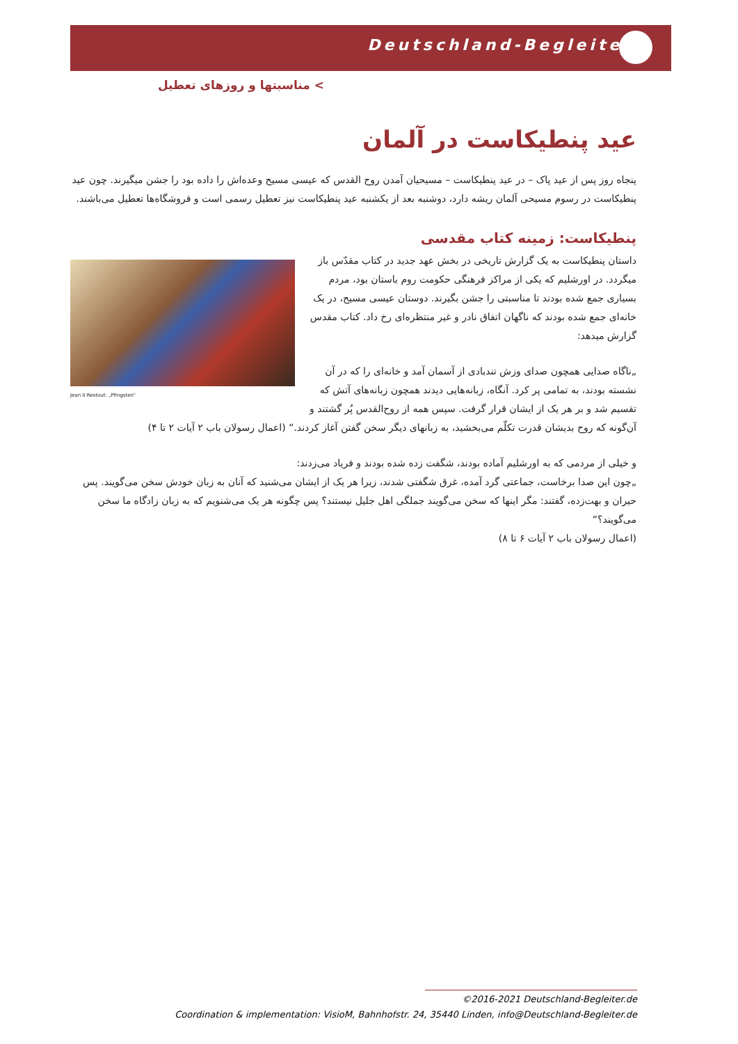Deutschland-Begleiter
> مناسبتها و روزهای تعطیل
عید پنطیکاست در آلمان
پنجاه روز پس از عید پاک – در عید پنطیکاست – مسیحیان آمدن روح القدس که عیسی مسیح وعده‌اش را داده بود را جشن میگیرند. چون عید پنطیکاست در رسوم مسیحی آلمان ریشه دارد، دوشنبه بعد از یکشنبه عید پنطیکاست نیز تعطیل رسمی است و فروشگاه‌ها تعطیل می‌باشند.
پنطیکاست: زمینه کتاب مقدسی
Jean II Restout: „Pfingsten“
داستان پنطیکاست به یک گزارش تاریخی در بخش عهد جدید در کتاب مقدّس باز میگردد. در اورشلیم که یکی از مراکز فرهنگی حکومت روم باستان بود، مردم بسیاری جمع شده بودند تا مناسبتی را جشن بگیرند. دوستان عیسی مسیح، در یک خانه‌ای جمع شده بودند که ناگهان اتفاق نادر و غیر منتظره‌ای رخ داد. کتاب مقدس گزارش میدهد:
„ناگاه صدایی همچون صدای وزش تندبادی از آسمان آمد و خانه‌ای را که در آن نشسته بودند، به تمامی پر کرد. آنگاه، زبانه‌هایی دیدند همچون زبانه‌های آتش که تقسیم شد و بر هر یک از ایشان قرار گرفت. سپس همه از روح‌القدس پُر گشتند و آن‌گونه که روح بدیشان قدرت تکلّم می‌بخشید، به زبانهای دیگر سخن گفتن آغاز کردند.“ (اعمال رسولان باب ۲ آیات ۲ تا ۴)
و خیلی از مردمی که به اورشلیم آماده بودند، شگفت زده شده بودند و فریاد می‌زدند:
„چون این صدا برخاست، جماعتی گرد آمده، غرق شگفتی شدند، زیرا هر یک از ایشان می‌شنید که آنان به زبان خودش سخن می‌گویند. پس حیران و بهت‌زده، گفتند: مگر اینها که سخن می‌گویند جملگی اهل جلیل نیستند؟ پس چگونه هر یک می‌شنویم که به زبان زادگاه ما سخن می‌گویند؟“
(اعمال رسولان باب ۲ آیات ۶ تا ۸)
©2016-2021 Deutschland-Begleiter.de
Coordination & implementation: VisioM, Bahnhofstr. 24, 35440 Linden, info@Deutschland-Begleiter.de